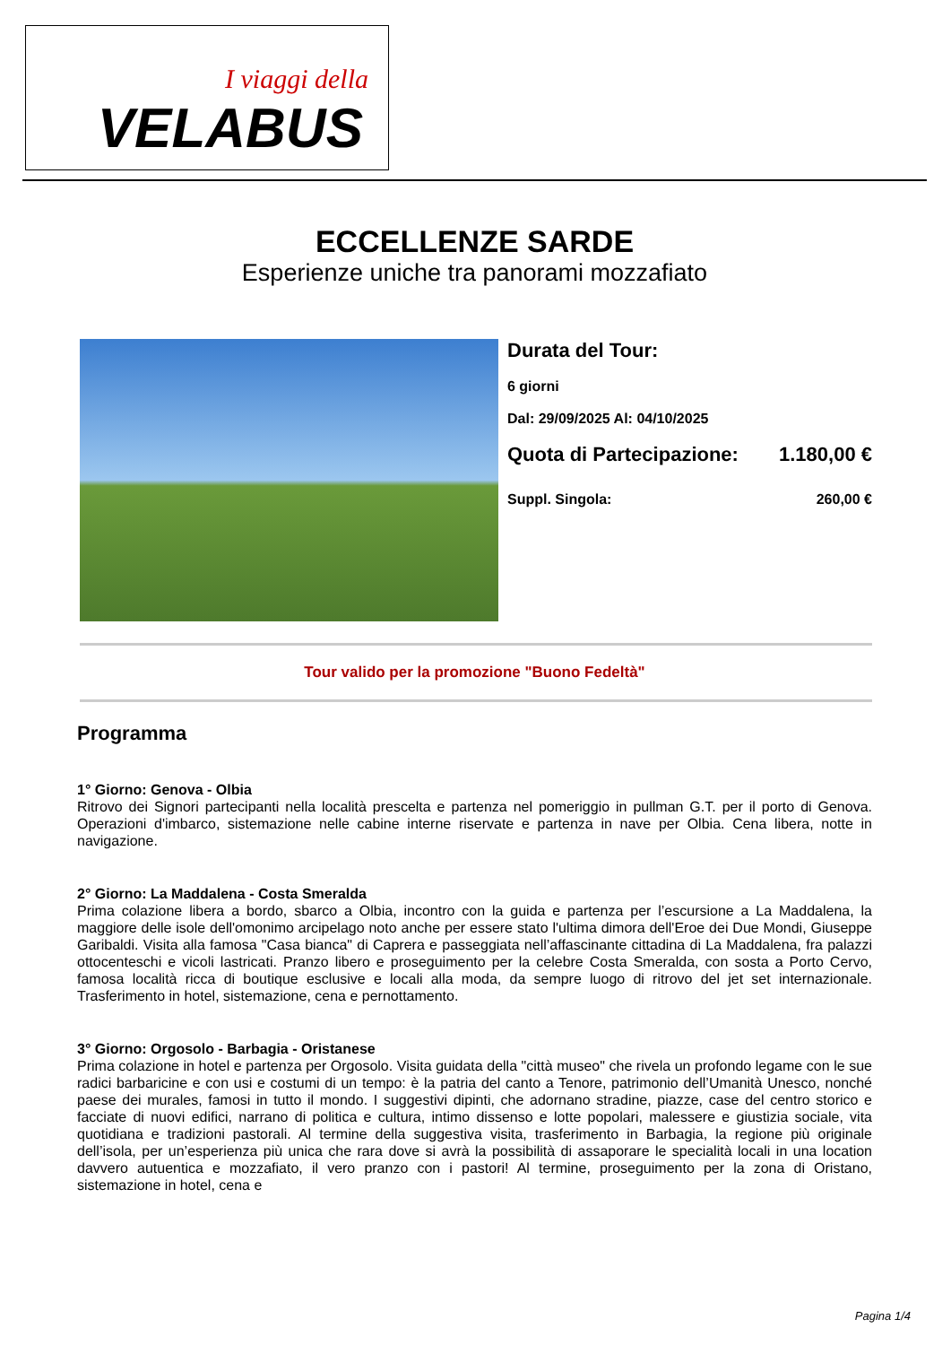I viaggi della
VELABUS
ECCELLENZE SARDE
Esperienze uniche tra panorami mozzafiato
Durata del Tour:
6 giorni
Dal: 29/09/2025 Al: 04/10/2025
Quota di Partecipazione: 1.180,00 €
Suppl. Singola: 260,00 €
Tour valido per la promozione "Buono Fedeltà"
Programma
1° Giorno: Genova - Olbia
Ritrovo dei Signori partecipanti nella località prescelta e partenza nel pomeriggio in pullman G.T. per il porto di Genova. Operazioni d'imbarco, sistemazione nelle cabine interne riservate e partenza in nave per Olbia. Cena libera, notte in navigazione.
2° Giorno: La Maddalena - Costa Smeralda
Prima colazione libera a bordo, sbarco a Olbia, incontro con la guida e partenza per l’escursione a La Maddalena, la maggiore delle isole dell'omonimo arcipelago noto anche per essere stato l'ultima dimora dell'Eroe dei Due Mondi, Giuseppe Garibaldi. Visita alla famosa "Casa bianca" di Caprera e passeggiata nell’affascinante cittadina di La Maddalena, fra palazzi ottocenteschi e vicoli lastricati. Pranzo libero e proseguimento per la celebre Costa Smeralda, con sosta a Porto Cervo, famosa località ricca di boutique esclusive e locali alla moda, da sempre luogo di ritrovo del jet set internazionale. Trasferimento in hotel, sistemazione, cena e pernottamento.
3° Giorno: Orgosolo - Barbagia - Oristanese
Prima colazione in hotel e partenza per Orgosolo. Visita guidata della "città museo" che rivela un profondo legame con le sue radici barbaricine e con usi e costumi di un tempo: è la patria del canto a Tenore, patrimonio dell’Umanità Unesco, nonché paese dei murales, famosi in tutto il mondo. I suggestivi dipinti, che adornano stradine, piazze, case del centro storico e facciate di nuovi edifici, narrano di politica e cultura, intimo dissenso e lotte popolari, malessere e giustizia sociale, vita quotidiana e tradizioni pastorali. Al termine della suggestiva visita, trasferimento in Barbagia, la regione più originale dell’isola, per un’esperienza più unica che rara dove si avrà la possibilità di assaporare le specialità locali in una location davvero autuentica e mozzafiato, il vero pranzo con i pastori! Al termine, proseguimento per la zona di Oristano, sistemazione in hotel, cena e
Pagina 1/4